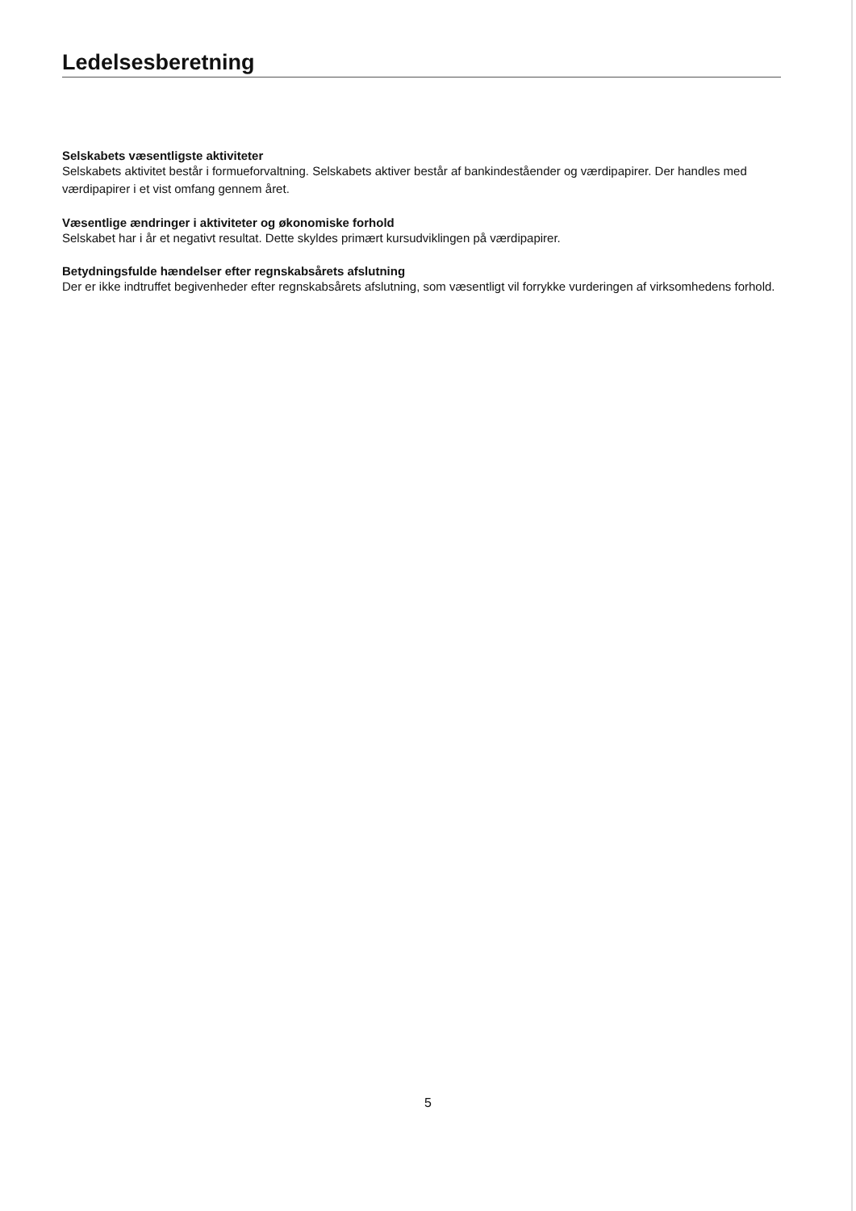Ledelsesberetning
Selskabets væsentligste aktiviteter
Selskabets aktivitet består i formueforvaltning. Selskabets aktiver består af bankindeståender og værdipapirer. Der handles med værdipapirer i et vist omfang gennem året.
Væsentlige ændringer i aktiviteter og økonomiske forhold
Selskabet har i år et negativt resultat. Dette skyldes primært kursudviklingen på værdipapirer.
Betydningsfulde hændelser efter regnskabsårets afslutning
Der er ikke indtruffet begivenheder efter regnskabsårets afslutning, som væsentligt vil forrykke vurderingen af virksomhedens forhold.
5